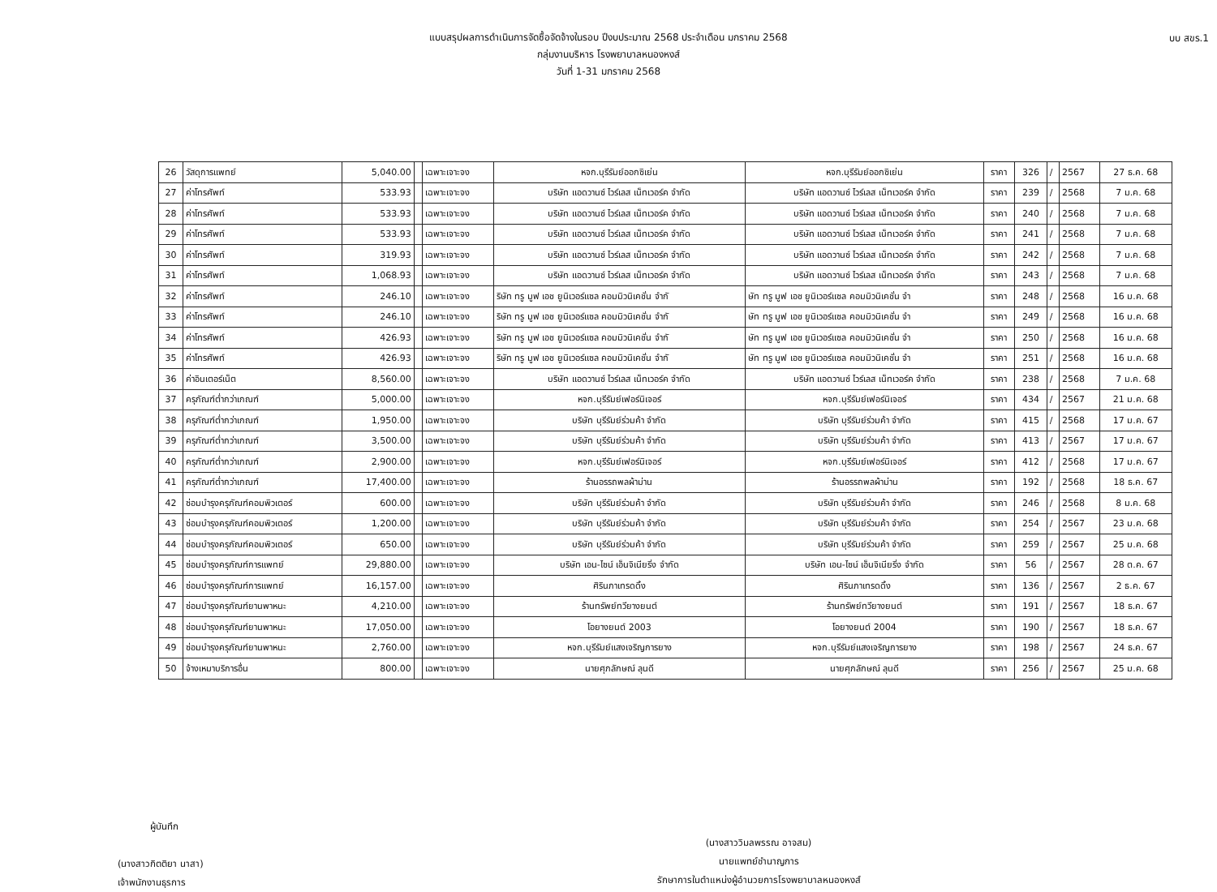บบ สขร.1
แบบสรุปผลการดำเนินการจัดซื้อจัดจ้างในรอบ ปีงบประมาณ 2568 ประจำเดือน มกราคม 2568
กลุ่มงานบริหาร โรงพยาบาลหนองหงส์
วันที่ 1-31 มกราคม 2568
| 26 | วัสดุการแพทย์ | 5,040.00 | | เฉพาะเจาะจง | หจก.บุรีรัมย์ออกซิเย่น | หจก.บุรีรัมย์ออกซิเย่น | ราคา | 326 | / | 2567 | 27 ธ.ค. 68 |
| 27 | ค่าโทรศัพท์ | 533.93 | | เฉพาะเจาะจง | บริษัท แอดวานซ์ ไวร์เลส เน็ทเวอร์ค จำกัด | บริษัท แอดวานซ์ ไวร์เลส เน็ทเวอร์ค จำกัด | ราคา | 239 | / | 2568 | 7 ม.ค. 68 |
| 28 | ค่าโทรศัพท์ | 533.93 | | เฉพาะเจาะจง | บริษัท แอดวานซ์ ไวร์เลส เน็ทเวอร์ค จำกัด | บริษัท แอดวานซ์ ไวร์เลส เน็ทเวอร์ค จำกัด | ราคา | 240 | / | 2568 | 7 ม.ค. 68 |
| 29 | ค่าโทรศัพท์ | 533.93 | | เฉพาะเจาะจง | บริษัท แอดวานซ์ ไวร์เลส เน็ทเวอร์ค จำกัด | บริษัท แอดวานซ์ ไวร์เลส เน็ทเวอร์ค จำกัด | ราคา | 241 | / | 2568 | 7 ม.ค. 68 |
| 30 | ค่าโทรศัพท์ | 319.93 | | เฉพาะเจาะจง | บริษัท แอดวานซ์ ไวร์เลส เน็ทเวอร์ค จำกัด | บริษัท แอดวานซ์ ไวร์เลส เน็ทเวอร์ค จำกัด | ราคา | 242 | / | 2568 | 7 ม.ค. 68 |
| 31 | ค่าโทรศัพท์ | 1,068.93 | | เฉพาะเจาะจง | บริษัท แอดวานซ์ ไวร์เลส เน็ทเวอร์ค จำกัด | บริษัท แอดวานซ์ ไวร์เลส เน็ทเวอร์ค จำกัด | ราคา | 243 | / | 2568 | 7 ม.ค. 68 |
| 32 | ค่าโทรศัพท์ | 246.10 | | เฉพาะเจาะจง | ริษัท ทรู มูฟ เอช ยูนิเวอร์แซล คอมมิวนิเคชั่น จำกั | ษัท ทรู มูฟ เอช ยูนิเวอร์แซล คอมมิวนิเคชั่น จำ | ราคา | 248 | / | 2568 | 16 ม.ค. 68 |
| 33 | ค่าโทรศัพท์ | 246.10 | | เฉพาะเจาะจง | ริษัท ทรู มูฟ เอช ยูนิเวอร์แซล คอมมิวนิเคชั่น จำกั | ษัท ทรู มูฟ เอช ยูนิเวอร์แซล คอมมิวนิเคชั่น จำ | ราคา | 249 | / | 2568 | 16 ม.ค. 68 |
| 34 | ค่าโทรศัพท์ | 426.93 | | เฉพาะเจาะจง | ริษัท ทรู มูฟ เอช ยูนิเวอร์แซล คอมมิวนิเคชั่น จำกั | ษัท ทรู มูฟ เอช ยูนิเวอร์แซล คอมมิวนิเคชั่น จำ | ราคา | 250 | / | 2568 | 16 ม.ค. 68 |
| 35 | ค่าโทรศัพท์ | 426.93 | | เฉพาะเจาะจง | ริษัท ทรู มูฟ เอช ยูนิเวอร์แซล คอมมิวนิเคชั่น จำกั | ษัท ทรู มูฟ เอช ยูนิเวอร์แซล คอมมิวนิเคชั่น จำ | ราคา | 251 | / | 2568 | 16 ม.ค. 68 |
| 36 | ค่าอินเตอร์เน็ต | 8,560.00 | | เฉพาะเจาะจง | บริษัท แอดวานซ์ ไวร์เลส เน็ทเวอร์ค จำกัด | บริษัท แอดวานซ์ ไวร์เลส เน็ทเวอร์ค จำกัด | ราคา | 238 | / | 2568 | 7 ม.ค. 68 |
| 37 | ครุภัณฑ์ต่ำกว่าเกณฑ์ | 5,000.00 | | เฉพาะเจาะจง | หจก.บุรีรัมย์เฟอร์นิเจอร์ | หจก.บุรีรัมย์เฟอร์นิเจอร์ | ราคา | 434 | / | 2567 | 21 ม.ค. 68 |
| 38 | ครุภัณฑ์ต่ำกว่าเกณฑ์ | 1,950.00 | | เฉพาะเจาะจง | บริษัท บุรีรัมย์ร่วมค้า จำกัด | บริษัท บุรีรัมย์ร่วมค้า จำกัด | ราคา | 415 | / | 2568 | 17 ม.ค. 67 |
| 39 | ครุภัณฑ์ต่ำกว่าเกณฑ์ | 3,500.00 | | เฉพาะเจาะจง | บริษัท บุรีรัมย์ร่วมค้า จำกัด | บริษัท บุรีรัมย์ร่วมค้า จำกัด | ราคา | 413 | / | 2567 | 17 ม.ค. 67 |
| 40 | ครุภัณฑ์ต่ำกว่าเกณฑ์ | 2,900.00 | | เฉพาะเจาะจง | หจก.บุรีรัมย์เฟอร์นิเจอร์ | หจก.บุรีรัมย์เฟอร์นิเจอร์ | ราคา | 412 | / | 2568 | 17 ม.ค. 67 |
| 41 | ครุภัณฑ์ต่ำกว่าเกณฑ์ | 17,400.00 | | เฉพาะเจาะจง | ร้านอรรถพลผ้าม่าน | ร้านอรรถพลผ้าม่าน | ราคา | 192 | / | 2568 | 18 ธ.ค. 67 |
| 42 | ซ่อมบำรุงครุภัณฑ์คอมพิวเตอร์ | 600.00 | | เฉพาะเจาะจง | บริษัท บุรีรัมย์ร่วมค้า จำกัด | บริษัท บุรีรัมย์ร่วมค้า จำกัด | ราคา | 246 | / | 2568 | 8 ม.ค. 68 |
| 43 | ซ่อมบำรุงครุภัณฑ์คอมพิวเตอร์ | 1,200.00 | | เฉพาะเจาะจง | บริษัท บุรีรัมย์ร่วมค้า จำกัด | บริษัท บุรีรัมย์ร่วมค้า จำกัด | ราคา | 254 | / | 2567 | 23 ม.ค. 68 |
| 44 | ซ่อมบำรุงครุภัณฑ์คอมพิวเตอร์ | 650.00 | | เฉพาะเจาะจง | บริษัท บุรีรัมย์ร่วมค้า จำกัด | บริษัท บุรีรัมย์ร่วมค้า จำกัด | ราคา | 259 | / | 2567 | 25 ม.ค. 68 |
| 45 | ซ่อมบำรุงครุภัณฑ์การแพทย์ | 29,880.00 | | เฉพาะเจาะจง | บริษัท เอน-ไซน์ เอ็นจิเนียริ่ง จำกัด | บริษัท เอน-ไซน์ เอ็นจิเนียริ่ง จำกัด | ราคา | 56 | / | 2567 | 28 ต.ค. 67 |
| 46 | ซ่อมบำรุงครุภัณฑ์การแพทย์ | 16,157.00 | | เฉพาะเจาะจง | ศิรินภาเทรดดิ้ง | ศิรินภาเทรดดิ้ง | ราคา | 136 | / | 2567 | 2 ธ.ค. 67 |
| 47 | ซ่อมบำรุงครุภัณฑ์ยานพาหนะ | 4,210.00 | | เฉพาะเจาะจง | ร้านทรัพย์ทวียางยนต์ | ร้านทรัพย์ทวียางยนต์ | ราคา | 191 | / | 2567 | 18 ธ.ค. 67 |
| 48 | ซ่อมบำรุงครุภัณฑ์ยานพาหนะ | 17,050.00 | | เฉพาะเจาะจง | โอยางยนต์ 2003 | โอยางยนต์ 2004 | ราคา | 190 | / | 2567 | 18 ธ.ค. 67 |
| 49 | ซ่อมบำรุงครุภัณฑ์ยานพาหนะ | 2,760.00 | | เฉพาะเจาะจง | หจก.บุรีรัมย์แสงเจริญการยาง | หจก.บุรีรัมย์แสงเจริญการยาง | ราคา | 198 | / | 2567 | 24 ธ.ค. 67 |
| 50 | จ้างเหมาบริการอื่น | 800.00 | | เฉพาะเจาะจง | นายศุภลักษณ์ ลุนดี | นายศุภลักษณ์ ลุนดี | ราคา | 256 | / | 2567 | 25 ม.ค. 68 |
ผู้บันทึก
(นางสาวกิตติยา นาสา)
เจ้าพนักงานธุรการ
(นางสาววิมลพรรณ อาจสม)
นายแพทย์ชำนาญการ
รักษาการในตำแหน่งผู้อำนวยการโรงพยาบาลหนองหงส์